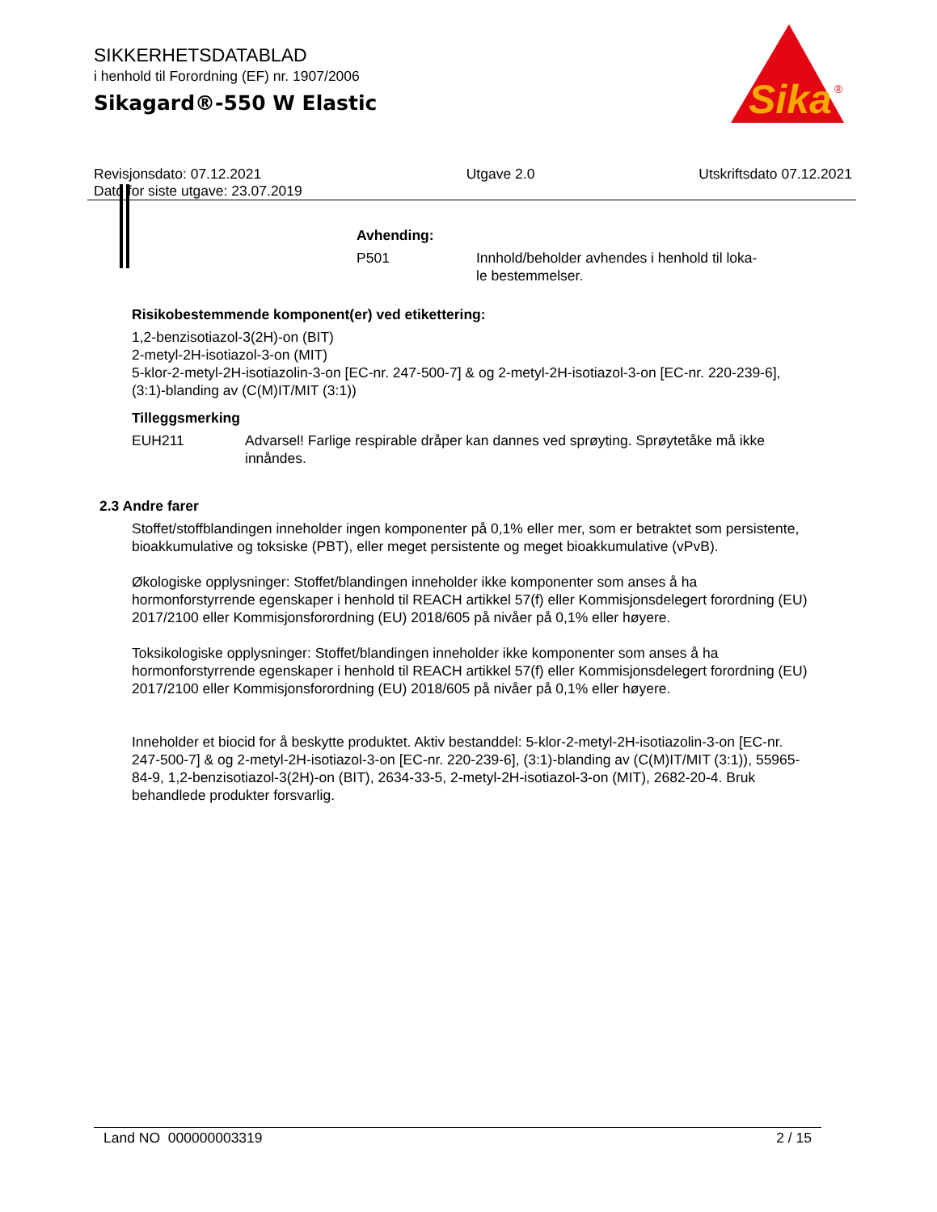SIKKERHETSDATABLAD
i henhold til Forordning (EF) nr. 1907/2006
Sikagard®-550 W Elastic
Sika
®
Revisjonsdato: 07.12.2021
Dato for siste utgave: 23.07.2019
Utgave 2.0 Utskriftsdato 07.12.2021
Avhending:
P501 Innhold/beholder avhendes i henhold til loka-
le bestemmelser.
Risikobestemmende komponent(er) ved etikettering:
1,2-benzisotiazol-3(2H)-on (BIT)
2-metyl-2H-isotiazol-3-on (MIT)
5-klor-2-metyl-2H-isotiazolin-3-on [EC-nr. 247-500-7] & og 2-metyl-2H-isotiazol-3-on [EC-nr. 220-239-6], (3:1)-blanding av (C(M)IT/MIT (3:1))
Tilleggsmerking
EUH211 Advarsel! Farlige respirable dråper kan dannes ved sprøyting. Sprøytetåke må ikke innåndes.
2.3 Andre farer
Stoffet/stoffblandingen inneholder ingen komponenter på 0,1% eller mer, som er betraktet som persistente, bioakkumulative og toksiske (PBT), eller meget persistente og meget bioakkumulative (vPvB).
Økologiske opplysninger: Stoffet/blandingen inneholder ikke komponenter som anses å ha hormonforstyrrende egenskaper i henhold til REACH artikkel 57(f) eller Kommisjonsdelegert forordning (EU) 2017/2100 eller Kommisjonsforordning (EU) 2018/605 på nivåer på 0,1% eller høyere.
Toksikologiske opplysninger: Stoffet/blandingen inneholder ikke komponenter som anses å ha hormonforstyrrende egenskaper i henhold til REACH artikkel 57(f) eller Kommisjonsdelegert forordning (EU) 2017/2100 eller Kommisjonsforordning (EU) 2018/605 på nivåer på 0,1% eller høyere.
Inneholder et biocid for å beskytte produktet. Aktiv bestanddel: 5-klor-2-metyl-2H-isotiazolin-3-on [EC-nr. 247-500-7] & og 2-metyl-2H-isotiazol-3-on [EC-nr. 220-239-6], (3:1)-blanding av (C(M)IT/MIT (3:1)), 55965-84-9, 1,2-benzisotiazol-3(2H)-on (BIT), 2634-33-5, 2-metyl-2H-isotiazol-3-on (MIT), 2682-20-4. Bruk behandlede produkter forsvarlig.
Land NO 000000003319 2 / 15